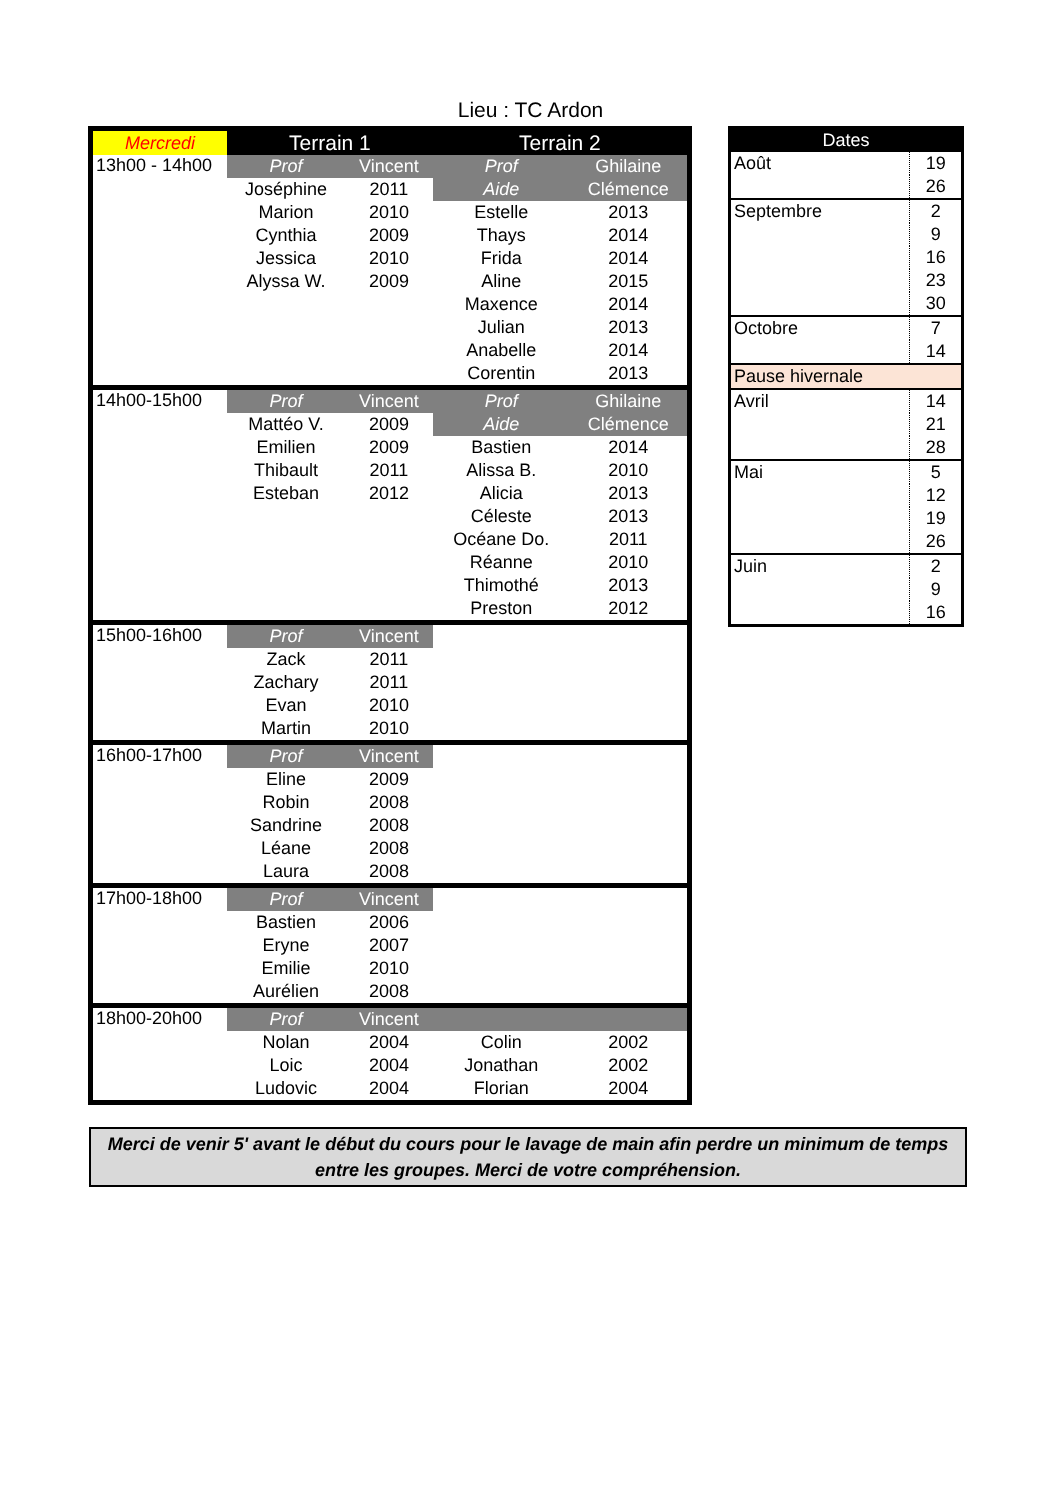Lieu : TC Ardon
| Mercredi | Terrain 1 | | Terrain 2 | |
| 13h00 - 14h00 | Prof | Vincent | Prof | Ghilaine |
| | Joséphine | 2011 | Aide | Clémence |
| | Marion | 2010 | Estelle | 2013 |
| | Cynthia | 2009 | Thays | 2014 |
| | Jessica | 2010 | Frida | 2014 |
| | Alyssa W. | 2009 | Aline | 2015 |
| | | | Maxence | 2014 |
| | | | Julian | 2013 |
| | | | Anabelle | 2014 |
| | | | Corentin | 2013 |
| 14h00-15h00 | Prof | Vincent | Prof | Ghilaine |
| | Mattéo V. | 2009 | Aide | Clémence |
| | Emilien | 2009 | Bastien | 2014 |
| | Thibault | 2011 | Alissa B. | 2010 |
| | Esteban | 2012 | Alicia | 2013 |
| | | | Céleste | 2013 |
| | | | Océane Do. | 2011 |
| | | | Réanne | 2010 |
| | | | Thimothé | 2013 |
| | | | Preston | 2012 |
| 15h00-16h00 | Prof | Vincent | | |
| | Zack | 2011 | | |
| | Zachary | 2011 | | |
| | Evan | 2010 | | |
| | Martin | 2010 | | |
| 16h00-17h00 | Prof | Vincent | | |
| | Eline | 2009 | | |
| | Robin | 2008 | | |
| | Sandrine | 2008 | | |
| | Léane | 2008 | | |
| | Laura | 2008 | | |
| 17h00-18h00 | Prof | Vincent | | |
| | Bastien | 2006 | | |
| | Eryne | 2007 | | |
| | Emilie | 2010 | | |
| | Aurélien | 2008 | | |
| 18h00-20h00 | Prof | Vincent | | |
| | Nolan | 2004 | Colin | 2002 |
| | Loic | 2004 | Jonathan | 2002 |
| | Ludovic | 2004 | Florian | 2004 |
| Dates | |
| Août | 19 |
| | 26 |
| Septembre | 2 |
| | 9 |
| | 16 |
| | 23 |
| | 30 |
| Octobre | 7 |
| | 14 |
| Pause hivernale | |
| Avril | 14 |
| | 21 |
| | 28 |
| Mai | 5 |
| | 12 |
| | 19 |
| | 26 |
| Juin | 2 |
| | 9 |
| | 16 |
Merci de venir 5' avant le début du cours pour le lavage de main afin perdre un minimum de temps entre les groupes. Merci de votre compréhension.